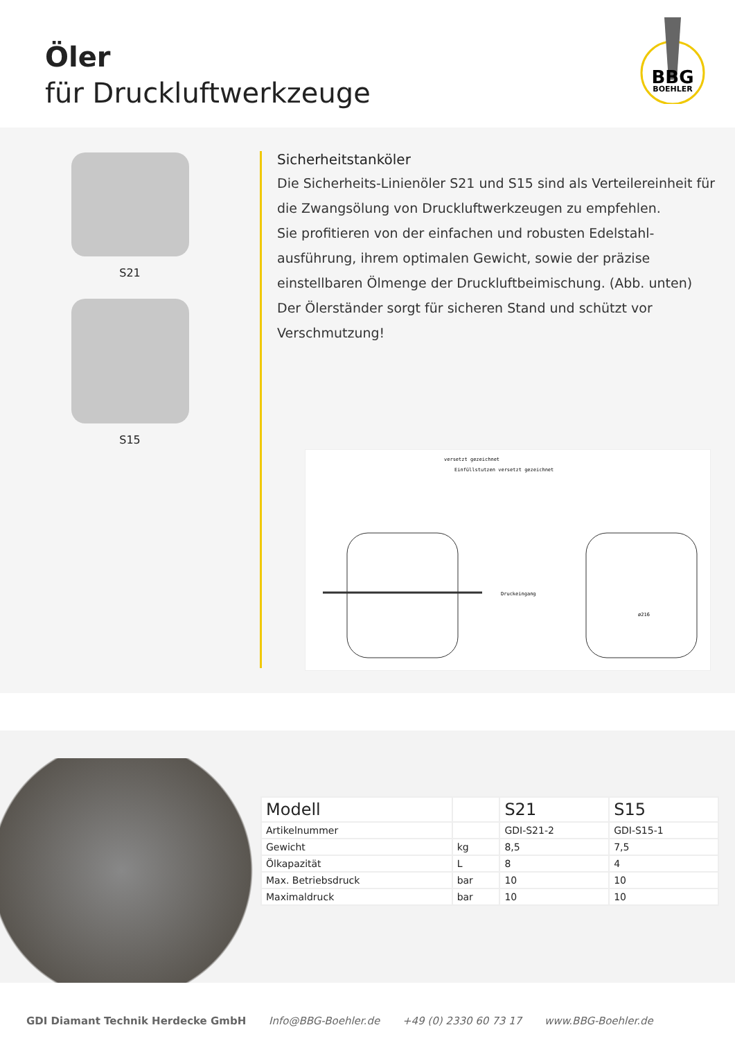Öler
für Druckluftwerkzeuge
BBG
BOEHLER
S21
S15
Sicherheitstanköler
Die Sicherheits-Linienöler S21 und S15 sind als Verteilereinheit für die Zwangsölung von Druckluftwerkzeugen zu empfehlen.
Sie profitieren von der einfachen und robusten Edelstahl-ausführung, ihrem optimalen Gewicht, sowie der präzise einstellbaren Ölmenge der Druckluftbeimischung. (Abb. unten)
Der Ölerständer sorgt für sicheren Stand und schützt vor Verschmutzung!
versetzt gezeichnet
Einfüllstutzen versetzt gezeichnet
Druckeingang
ø216
| Modell | | S21 | S15 |
| --- | --- | --- | --- |
| Artikelnummer | | GDI-S21-2 | GDI-S15-1 |
| Gewicht | kg | 8,5 | 7,5 |
| Ölkapazität | L | 8 | 4 |
| Max. Betriebsdruck | bar | 10 | 10 |
| Maximaldruck | bar | 10 | 10 |
GDI Diamant Technik Herdecke GmbH Info@BBG-Boehler.de +49 (0) 2330 60 73 17 www.BBG-Boehler.de